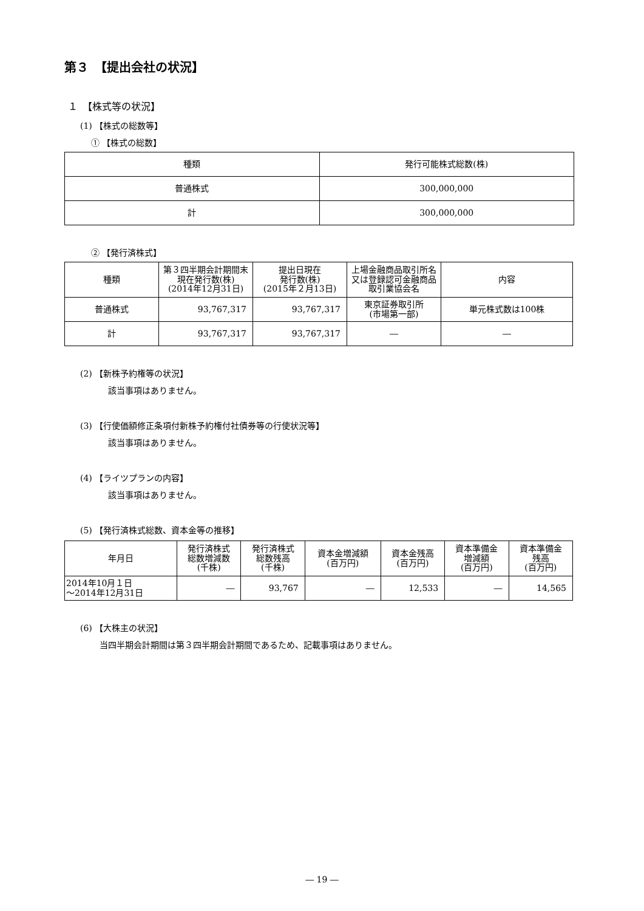第３　【提出会社の状況】
１　【株式等の状況】
(1) 【株式の総数等】
① 【株式の総数】
| 種類 | 発行可能株式総数(株) |
| --- | --- |
| 普通株式 | 300,000,000 |
| 計 | 300,000,000 |
② 【発行済株式】
| 種類 | 第３四半期会計期間末現在発行数(株) (2014年12月31日) | 提出日現在 発行数(株) (2015年２月13日) | 上場金融商品取引所名又は登録認可金融商品取引業協会名 | 内容 |
| --- | --- | --- | --- | --- |
| 普通株式 | 93,767,317 | 93,767,317 | 東京証券取引所 (市場第一部) | 単元株式数は100株 |
| 計 | 93,767,317 | 93,767,317 | ― | ― |
(2) 【新株予約権等の状況】
該当事項はありません。
(3) 【行使価額修正条項付新株予約権付社債券等の行使状況等】
該当事項はありません。
(4) 【ライツプランの内容】
該当事項はありません。
(5) 【発行済株式総数、資本金等の推移】
| 年月日 | 発行済株式 総数増減数 (千株) | 発行済株式 総数残高 (千株) | 資本金増減額 (百万円) | 資本金残高 (百万円) | 資本準備金 増減額 (百万円) | 資本準備金 残高 (百万円) |
| --- | --- | --- | --- | --- | --- | --- |
| 2014年10月１日 ～2014年12月31日 | ― | 93,767 | ― | 12,533 | ― | 14,565 |
(6) 【大株主の状況】
当四半期会計期間は第３四半期会計期間であるため、記載事項はありません。
― 19 ―